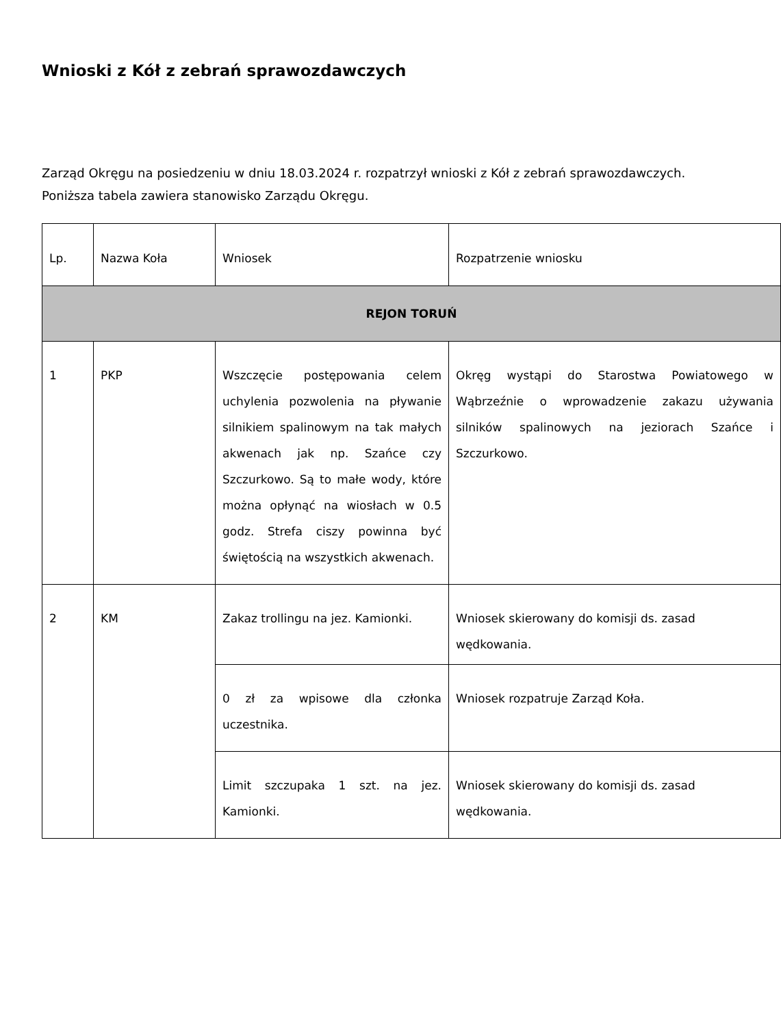Wnioski z Kół z zebrań sprawozdawczych
Zarząd Okręgu na posiedzeniu w dniu 18.03.2024 r. rozpatrzył wnioski z Kół z zebrań sprawozdawczych. Poniższa tabela zawiera stanowisko Zarządu Okręgu.
| Lp. | Nazwa Koła | Wniosek | Rozpatrzenie wniosku |
| REJON TORUŃ | | | |
| 1 | PKP | Wszczęcie postępowania celem uchylenia pozwolenia na pływanie silnikiem spalinowym na tak małych akwenach jak np. Szańce czy Szczurkowo. Są to małe wody, które można opłynąć na wiosłach w 0.5 godz. Strefa ciszy powinna być świętością na wszystkich akwenach. | Okręg wystąpi do Starostwa Powiatowego w Wąbrzeźnie o wprowadzenie zakazu używania silników spalinowych na jeziorach Szańce i Szczurkowo. |
| 2 | KM | Zakaz trollingu na jez. Kamionki. | Wniosek skierowany do komisji ds. zasad wędkowania. |
| | | 0 zł za wpisowe dla członka uczestnika. | Wniosek rozpatruje Zarząd Koła. |
| | | Limit szczupaka 1 szt. na jez. Kamionki. | Wniosek skierowany do komisji ds. zasad wędkowania. |